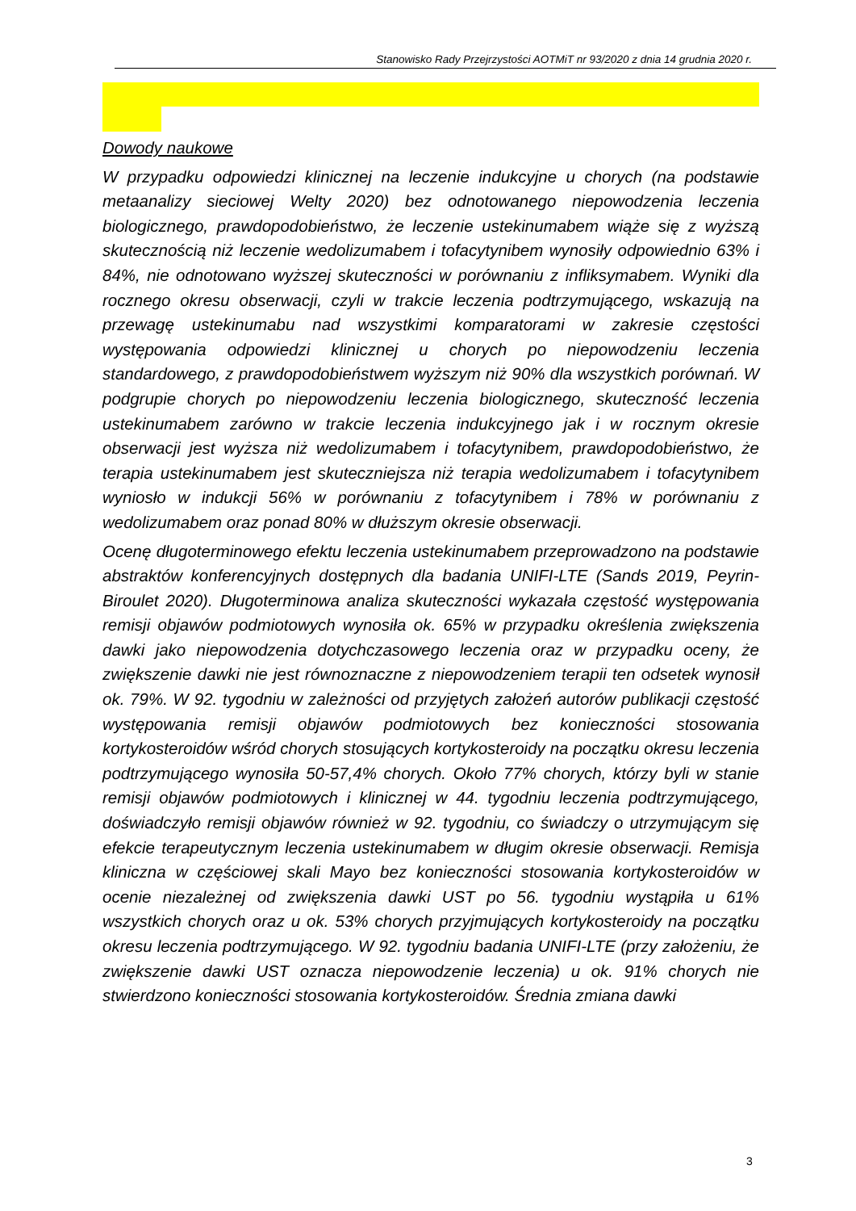Stanowisko Rady Przejrzystości AOTMiT nr 93/2020 z dnia 14 grudnia 2020 r.
Dowody naukowe
W przypadku odpowiedzi klinicznej na leczenie indukcyjne u chorych (na podstawie metaanalizy sieciowej Welty 2020) bez odnotowanego niepowodzenia leczenia biologicznego, prawdopodobieństwo, że leczenie ustekinumabem wiąże się z wyższą skutecznością niż leczenie wedolizumabem i tofacytynibem wynosiły odpowiednio 63% i 84%, nie odnotowano wyższej skuteczności w porównaniu z infliksymabem. Wyniki dla rocznego okresu obserwacji, czyli w trakcie leczenia podtrzymującego, wskazują na przewagę ustekinumabu nad wszystkimi komparatorami w zakresie częstości występowania odpowiedzi klinicznej u chorych po niepowodzeniu leczenia standardowego, z prawdopodobieństwem wyższym niż 90% dla wszystkich porównań. W podgrupie chorych po niepowodzeniu leczenia biologicznego, skuteczność leczenia ustekinumabem zarówno w trakcie leczenia indukcyjnego jak i w rocznym okresie obserwacji jest wyższa niż wedolizumabem i tofacytynibem, prawdopodobieństwo, że terapia ustekinumabem jest skuteczniejsza niż terapia wedolizumabem i tofacytynibem wyniosło w indukcji 56% w porównaniu z tofacytynibem i 78% w porównaniu z wedolizumabem oraz ponad 80% w dłuższym okresie obserwacji.
Ocenę długoterminowego efektu leczenia ustekinumabem przeprowadzono na podstawie abstraktów konferencyjnych dostępnych dla badania UNIFI-LTE (Sands 2019, Peyrin-Biroulet 2020). Długoterminowa analiza skuteczności wykazała częstość występowania remisji objawów podmiotowych wynosiła ok. 65% w przypadku określenia zwiększenia dawki jako niepowodzenia dotychczasowego leczenia oraz w przypadku oceny, że zwiększenie dawki nie jest równoznaczne z niepowodzeniem terapii ten odsetek wynosił ok. 79%. W 92. tygodniu w zależności od przyjętych założeń autorów publikacji częstość występowania remisji objawów podmiotowych bez konieczności stosowania kortykosteroidów wśród chorych stosujących kortykosteroidy na początku okresu leczenia podtrzymującego wynosiła 50-57,4% chorych. Około 77% chorych, którzy byli w stanie remisji objawów podmiotowych i klinicznej w 44. tygodniu leczenia podtrzymującego, doświadczyło remisji objawów również w 92. tygodniu, co świadczy o utrzymującym się efekcie terapeutycznym leczenia ustekinumabem w długim okresie obserwacji. Remisja kliniczna w częściowej skali Mayo bez konieczności stosowania kortykosteroidów w ocenie niezależnej od zwiększenia dawki UST po 56. tygodniu wystąpiła u 61% wszystkich chorych oraz u ok. 53% chorych przyjmujących kortykosteroidy na początku okresu leczenia podtrzymującego. W 92. tygodniu badania UNIFI-LTE (przy założeniu, że zwiększenie dawki UST oznacza niepowodzenie leczenia) u ok. 91% chorych nie stwierdzono konieczności stosowania kortykosteroidów. Średnia zmiana dawki
3